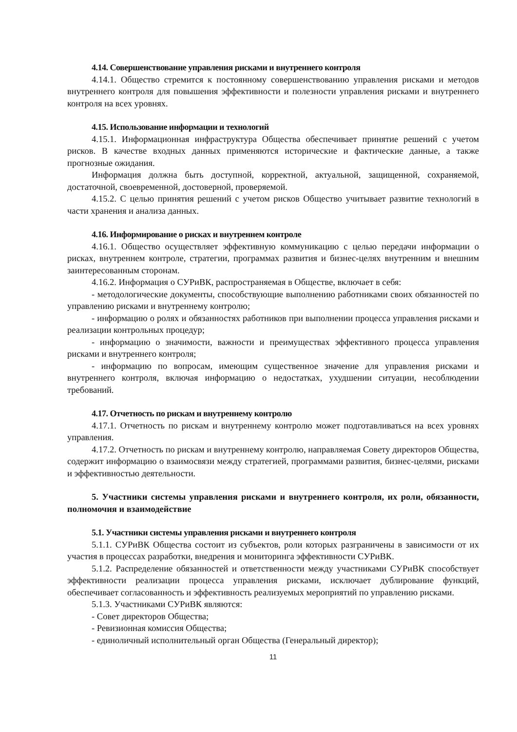4.14. Совершенствование управления рисками и внутреннего контроля
4.14.1. Общество стремится к постоянному совершенствованию управления рисками и методов внутреннего контроля для повышения эффективности и полезности управления рисками и внутреннего контроля на всех уровнях.
4.15. Использование информации и технологий
4.15.1. Информационная инфраструктура Общества обеспечивает принятие решений с учетом рисков. В качестве входных данных применяются исторические и фактические данные, а также прогнозные ожидания.
Информация должна быть доступной, корректной, актуальной, защищенной, сохраняемой, достаточной, своевременной, достоверной, проверяемой.
4.15.2. С целью принятия решений с учетом рисков Общество учитывает развитие технологий в части хранения и анализа данных.
4.16. Информирование о рисках и внутреннем контроле
4.16.1. Общество осуществляет эффективную коммуникацию с целью передачи информации о рисках, внутреннем контроле, стратегии, программах развития и бизнес-целях внутренним и внешним заинтересованным сторонам.
4.16.2. Информация о СУРиВК, распространяемая в Обществе, включает в себя:
- методологические документы, способствующие выполнению работниками своих обязанностей по управлению рисками и внутреннему контролю;
- информацию о ролях и обязанностях работников при выполнении процесса управления рисками и реализации контрольных процедур;
- информацию о значимости, важности и преимуществах эффективного процесса управления рисками и внутреннего контроля;
- информацию по вопросам, имеющим существенное значение для управления рисками и внутреннего контроля, включая информацию о недостатках, ухудшении ситуации, несоблюдении требований.
4.17. Отчетность по рискам и внутреннему контролю
4.17.1. Отчетность по рискам и внутреннему контролю может подготавливаться на всех уровнях управления.
4.17.2. Отчетность по рискам и внутреннему контролю, направляемая Совету директоров Общества, содержит информацию о взаимосвязи между стратегией, программами развития, бизнес-целями, рисками и эффективностью деятельности.
5. Участники системы управления рисками и внутреннего контроля, их роли, обязанности, полномочия и взаимодействие
5.1. Участники системы управления рисками и внутреннего контроля
5.1.1. СУРиВК Общества состоит из субъектов, роли которых разграничены в зависимости от их участия в процессах разработки, внедрения и мониторинга эффективности СУРиВК.
5.1.2. Распределение обязанностей и ответственности между участниками СУРиВК способствует эффективности реализации процесса управления рисками, исключает дублирование функций, обеспечивает согласованность и эффективность реализуемых мероприятий по управлению рисками.
5.1.3. Участниками СУРиВК являются:
- Совет директоров Общества;
- Ревизионная комиссия Общества;
- единоличный исполнительный орган Общества (Генеральный директор);
11